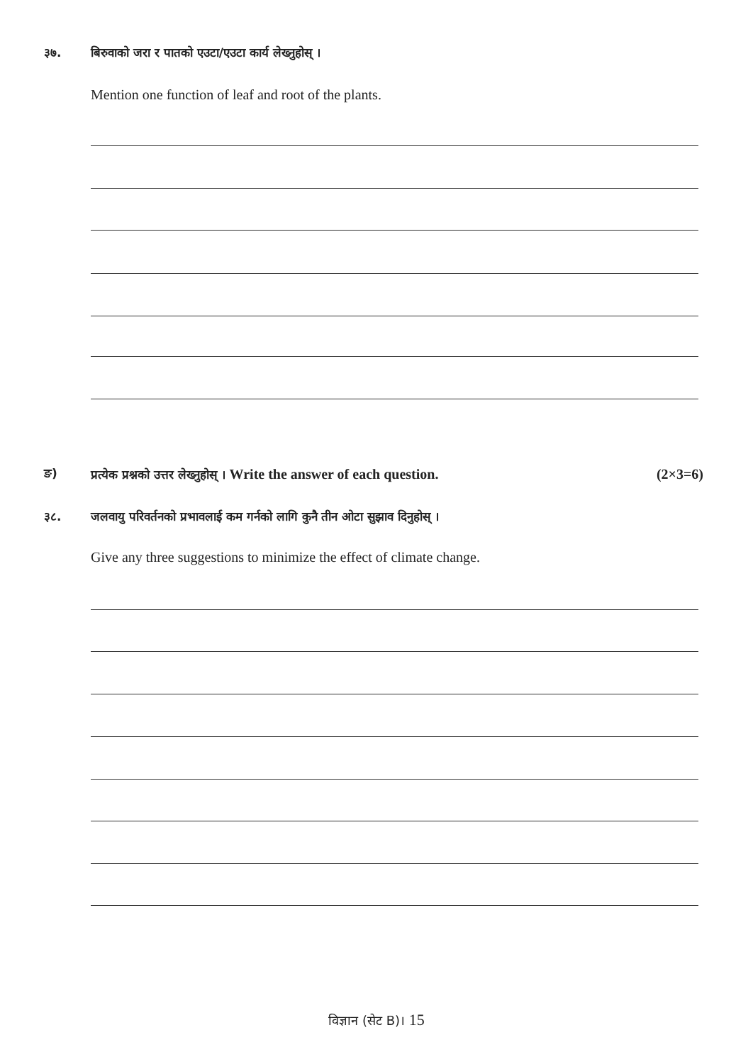३७. बिरुवाको जरा र पातको एउटा/एउटा कार्य लेख्नुहोस् ।
Mention one function of leaf and root of the plants.
ङ) प्रत्येक प्रश्नको उत्तर लेख्नुहोस् । Write the answer of each question.
(2×3=6)
३८. जलवायु परिवर्तनको प्रभावलाई कम गर्नको लागि कुनै तीन ओटा सुझाव दिनुहोस् ।
Give any three suggestions to minimize the effect of climate change.
विज्ञान (सेट B)। 15